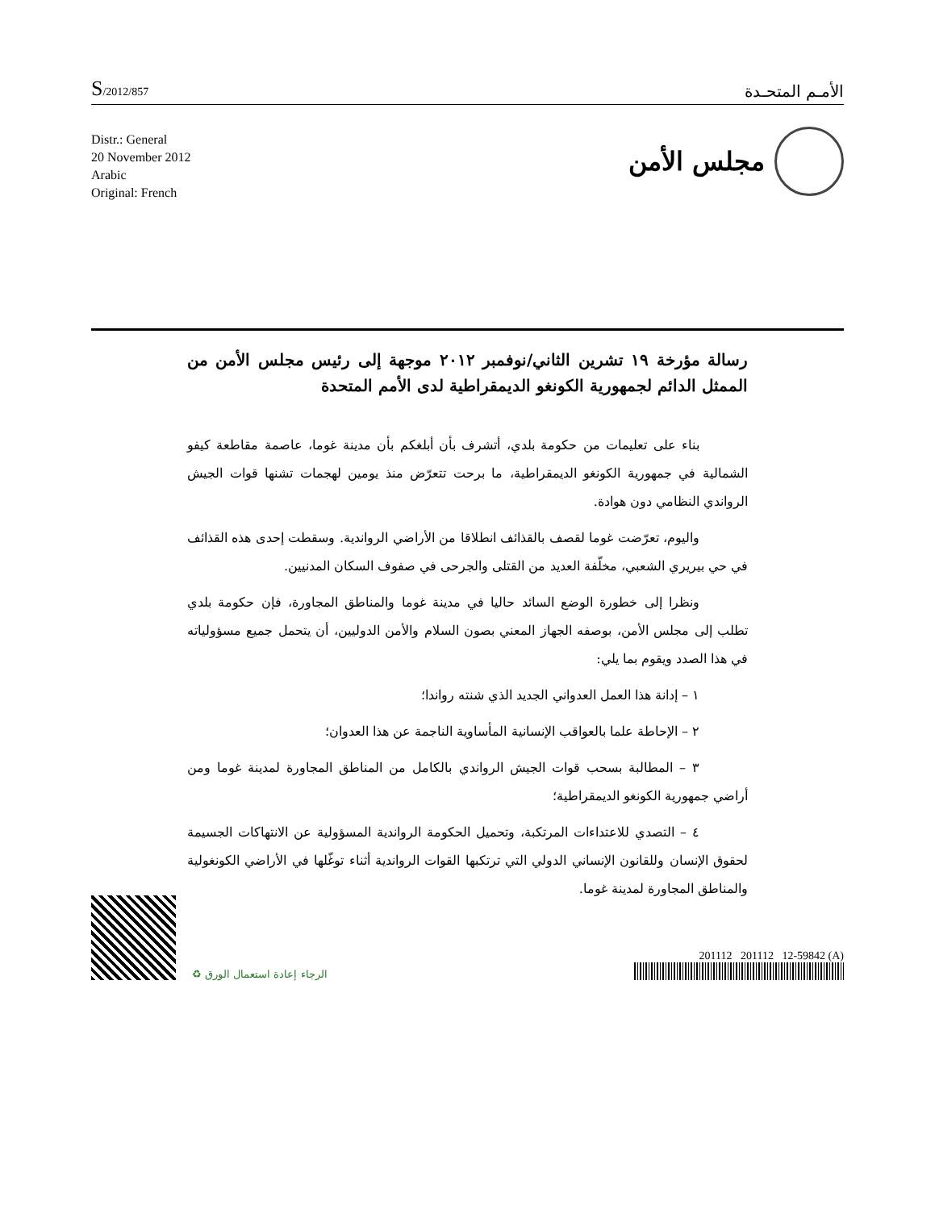S/2012/857
الأمـم المتحـدة
Distr.: General
20 November 2012
Arabic
Original: French
مجلس الأمن
رسالة مؤرخة ١٩ تشرين الثاني/نوفمبر ٢٠١٢ موجهة إلى رئيس مجلس الأمن من الممثل الدائم لجمهورية الكونغو الديمقراطية لدى الأمم المتحدة
بناء على تعليمات من حكومة بلدي، أتشرف بأن أبلغكم بأن مدينة غوما، عاصمة مقاطعة كيفو الشمالية في جمهورية الكونغو الديمقراطية، ما برحت تتعرّض منذ يومين لهجمات تشنها قوات الجيش الرواندي النظامي دون هوادة.
واليوم، تعرّضت غوما لقصف بالقذائف انطلاقا من الأراضي الرواندية. وسقطت إحدى هذه القذائف في حي بيريري الشعبي، مخلّفة العديد من القتلى والجرحى في صفوف السكان المدنيين.
ونظرا إلى خطورة الوضع السائد حاليا في مدينة غوما والمناطق المجاورة، فإن حكومة بلدي تطلب إلى مجلس الأمن، بوصفه الجهاز المعني بصون السلام والأمن الدوليين، أن يتحمل جميع مسؤولياته في هذا الصدد ويقوم بما يلي:
١ – إدانة هذا العمل العدواني الجديد الذي شنته رواندا؛
٢ – الإحاطة علما بالعواقب الإنسانية المأساوية الناجمة عن هذا العدوان؛
٣ – المطالبة بسحب قوات الجيش الرواندي بالكامل من المناطق المجاورة لمدينة غوما ومن أراضي جمهورية الكونغو الديمقراطية؛
٤ – التصدي للاعتداءات المرتكبة، وتحميل الحكومة الرواندية المسؤولية عن الانتهاكات الجسيمة لحقوق الإنسان وللقانون الإنساني الدولي التي ترتكبها القوات الرواندية أثناء توغّلها في الأراضي الكونغولية والمناطق المجاورة لمدينة غوما.
الرجاء إعادة استعمال الورق ♻
201112 201112 12-59842 (A)